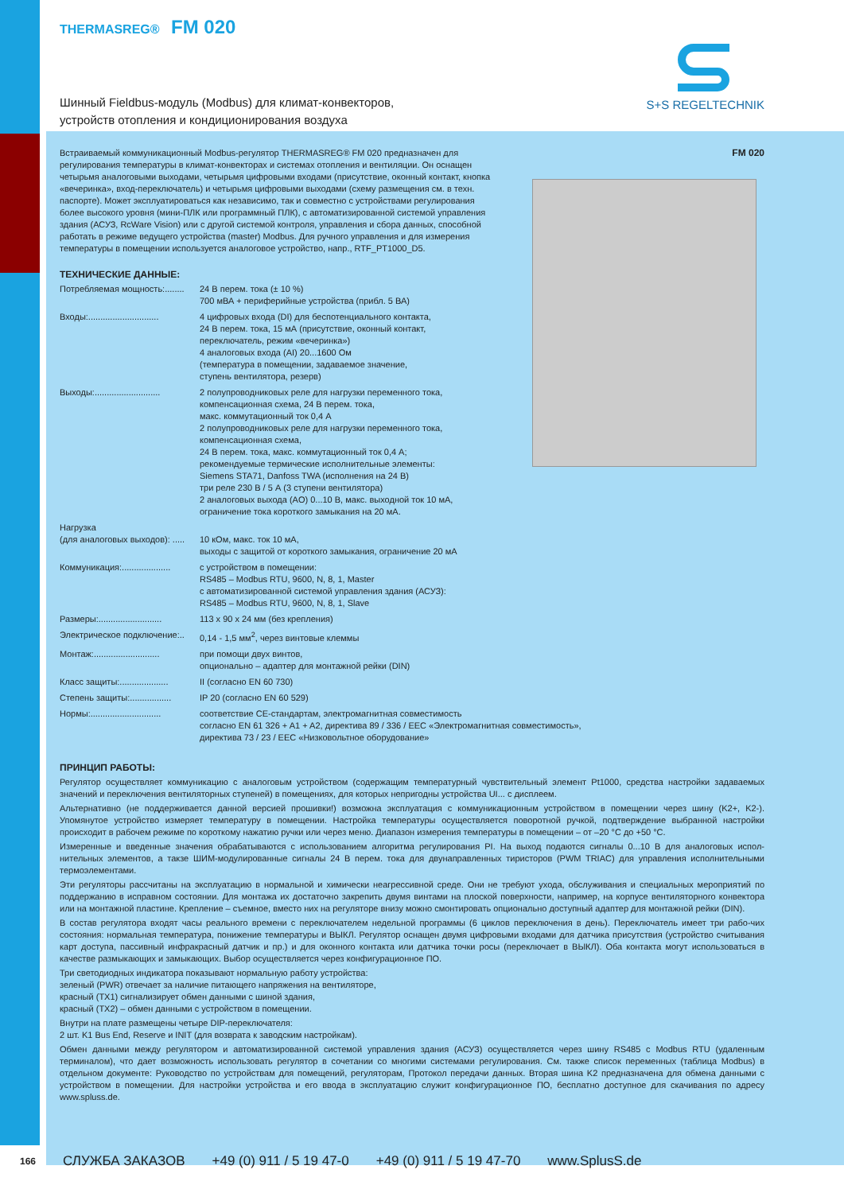THERMASREG® FM 020
Шинный Fieldbus-модуль (Modbus) для климат-конвекторов,
устройств отопления и кондиционирования воздуха
S+S REGELTECHNIK
FM 020
Встраиваемый коммуникационный Modbus-регулятор THERMASREG® FM 020 предназначен для регулирования температуры в климат-конвекторах и системах отопления и вентиляции. Он оснащен четырьмя аналоговыми выходами, четырьмя цифровыми входами (присутствие, оконный контакт, кнопка «вечеринка», вход-переключатель) и четырьмя цифровыми выходами (схему размещения см. в техн. паспорте). Может эксплуатироваться как независимо, так и совместно с устройствами регулирования более высокого уровня (мини-ПЛК или программный ПЛК), с автоматизированной системой управления здания (АСУЗ, RcWare Vision) или с другой системой контроля, управления и сбора данных, способной работать в режиме ведущего устройства (master) Modbus. Для ручного управления и для измерения температуры в помещении используется аналоговое устройство, напр., RTF_PT1000_D5.
ТЕХНИЧЕСКИЕ ДАННЫЕ:
| Потребляемая мощность:........ | 24 В перем. тока (± 10 %) 700 мВА + периферийные устройства (прибл. 5 ВА) |
| Входы:............................. | 4 цифровых входа (DI) для беспотенциального контакта, 24 В перем. тока, 15 мА (присутствие, оконный контакт, переключатель, режим «вечеринка») 4 аналоговых входа (AI) 20...1600 Ом (температура в помещении, задаваемое значение, ступень вентилятора, резерв) |
| Выходы:........................... | 2 полупроводниковых реле для нагрузки переменного тока, компенсационная схема, 24 В перем. тока, макс. коммутационный ток 0,4 А 2 полупроводниковых реле для нагрузки переменного тока, компенсационная схема, 24 В перем. тока, макс. коммутационный ток 0,4 А; рекомендуемые термические исполнительные элементы: Siemens STA71, Danfoss TWA (исполнения на 24 В) три реле 230 В / 5 А (3 ступени вентилятора) 2 аналоговых выхода (AO) 0...10 В, макс. выходной ток 10 мА, ограничение тока короткого замыкания на 20 мА. |
| Нагрузка (для аналоговых выходов): ..... | 10 кОм, макс. ток 10 мА, выходы с защитой от короткого замыкания, ограничение 20 мА |
| Коммуникация:.................... | с устройством в помещении: RS485 – Modbus RTU, 9600, N, 8, 1, Master с автоматизированной системой управления здания (АСУЗ): RS485 – Modbus RTU, 9600, N, 8, 1, Slave |
| Размеры:.......................... | 113 x 90 x 24 мм (без крепления) |
| Электрическое подключение:.. | 0,14 - 1,5 мм<sup>2</sup>, через винтовые клеммы |
| Монтаж:........................... | при помощи двух винтов, опционально – адаптер для монтажной рейки (DIN) |
| Класс защиты:.................... | II (согласно EN 60 730) |
| Степень защиты:................. | IP 20 (согласно EN 60 529) |
| Нормы:............................. | соответствие CE-стандартам, электромагнитная совместимость согласно EN 61 326 + A1 + A2, директива 89 / 336 / EEC «Электромагнитная совместимость», директива 73 / 23 / EEC «Низковольтное оборудование» |
ПРИНЦИП РАБОТЫ:
Регулятор осуществляет коммуникацию с аналоговым устройством (содержащим температурный чувствительный элемент Pt1000, средства настройки задаваемых значений и переключения вентиляторных ступеней) в помещениях, для которых непригодны устройства UI... с дисплеем.
Альтернативно (не поддерживается данной версией прошивки!) возможна эксплуатация с коммуникационным устройством в помещении через шину (K2+, K2-). Упомянутое устройство измеряет температуру в помещении. Настройка температуры осуществляется поворотной ручкой, подтверждение выбранной настройки происходит в рабочем режиме по короткому нажатию ручки или через меню. Диапазон измерения температуры в помещении – от –20 °C до +50 °C.
Измеренные и введенные значения обрабатываются с использованием алгоритма регулирования PI. На выход подаются сигналы 0...10 В для аналоговых испол-нительных элементов, а такзе ШИМ-модулированные сигналы 24 В перем. тока для двунаправленных тиристоров (PWM TRIAC) для управления исполнительными термоэлементами.
Эти регуляторы рассчитаны на эксплуатацию в нормальной и химически неагрессивной среде. Они не требуют ухода, обслуживания и специальных мероприятий по поддержанию в исправном состоянии. Для монтажа их достаточно закрепить двумя винтами на плоской поверхности, например, на корпусе вентиляторного конвектора или на монтажной пластине. Крепление – съемное, вместо них на регуляторе внизу можно смонтировать опционально доступный адаптер для монтажной рейки (DIN).
В состав регулятора входят часы реального времени с переключателем недельной программы (6 циклов переключения в день). Переключатель имеет три рабо-чих состояния: нормальная температура, понижение температуры и ВЫКЛ. Регулятор оснащен двумя цифровыми входами для датчика присутствия (устройство считывания карт доступа, пассивный инфракрасный датчик и пр.) и для оконного контакта или датчика точки росы (переключает в ВЫКЛ). Оба контакта могут использоваться в качестве размыкающих и замыкающих. Выбор осуществляется через конфигурационное ПО.
Три светодиодных индикатора показывают нормальную работу устройства:
зеленый (PWR) отвечает за наличие питающего напряжения на вентиляторе,
красный (TX1) сигнализирует обмен данными с шиной здания,
красный (TX2) – обмен данными с устройством в помещении.
Внутри на плате размещены четыре DIP-переключателя:
2 шт. K1 Bus End, Reserve и INIT (для возврата к заводским настройкам).
Обмен данными между регулятором и автоматизированной системой управления здания (АСУЗ) осуществляется через шину RS485 с Modbus RTU (удаленным терминалом), что дает возможность использовать регулятор в сочетании со многими системами регулирования. См. также список переменных (таблица Modbus) в отдельном документе: Руководство по устройствам для помещений, регуляторам, Протокол передачи данных. Вторая шина K2 предназначена для обмена данными с устройством в помещении. Для настройки устройства и его ввода в эксплуатацию служит конфигурационное ПО, бесплатно доступное для скачивания по адресу www.spluss.de.
166 СЛУЖБА ЗАКАЗОВ +49 (0) 911 / 5 19 47-0 +49 (0) 911 / 5 19 47-70 www.SplusS.de